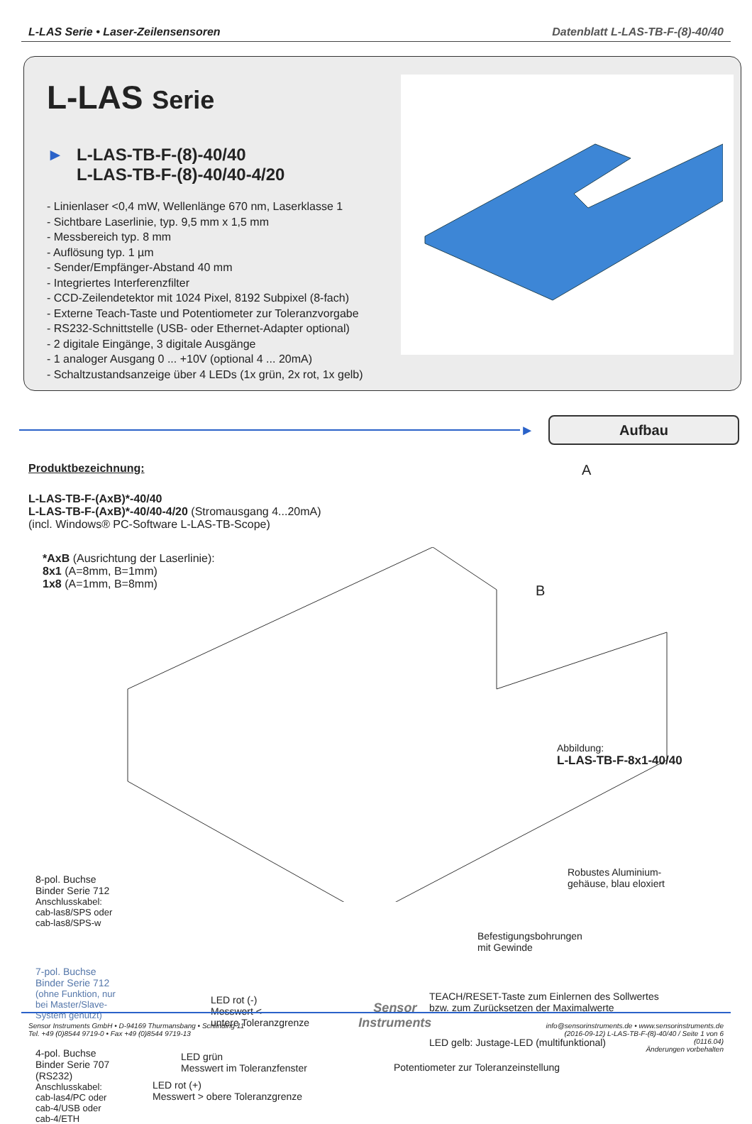L-LAS Serie • Laser-Zeilensensoren
Datenblatt L-LAS-TB-F-(8)-40/40
L-LAS Serie
► L-LAS-TB-F-(8)-40/40
L-LAS-TB-F-(8)-40/40-4/20
- Linienlaser <0,4 mW, Wellenlänge 670 nm, Laserklasse 1
- Sichtbare Laserlinie, typ. 9,5 mm x 1,5 mm
- Messbereich typ. 8 mm
- Auflösung typ. 1 µm
- Sender/Empfänger-Abstand 40 mm
- Integriertes Interferenzfilter
- CCD-Zeilendetektor mit 1024 Pixel, 8192 Subpixel (8-fach)
- Externe Teach-Taste und Potentiometer zur Toleranzvorgabe
- RS232-Schnittstelle (USB- oder Ethernet-Adapter optional)
- 2 digitale Eingänge, 3 digitale Ausgänge
- 1 analoger Ausgang 0 ... +10V (optional 4 ... 20mA)
- Schaltzustandsanzeige über 4 LEDs (1x grün, 2x rot, 1x gelb)
►
Aufbau
Produktbezeichnung:
L-LAS-TB-F-(AxB)*-40/40
L-LAS-TB-F-(AxB)*-40/40-4/20 (Stromausgang 4...20mA)
(incl. Windows® PC-Software L-LAS-TB-Scope)
*AxB (Ausrichtung der Laserlinie):
8x1 (A=8mm, B=1mm)
1x8 (A=1mm, B=8mm)
A
B
Abbildung:
L-LAS-TB-F-8x1-40/40
Robustes Aluminium-
gehäuse, blau eloxiert
Befestigungsbohrungen
mit Gewinde
TEACH/RESET-Taste zum Einlernen des Sollwertes
bzw. zum Zurücksetzen der Maximalwerte
LED gelb: Justage-LED (multifunktional)
Potentiometer zur Toleranzeinstellung
8-pol. Buchse
Binder Serie 712
Anschlusskabel:
cab-las8/SPS oder
cab-las8/SPS-w
7-pol. Buchse
Binder Serie 712
(ohne Funktion, nur
bei Master/Slave-
System genutzt)
4-pol. Buchse
Binder Serie 707
(RS232)
Anschlusskabel:
cab-las4/PC oder
cab-4/USB oder
cab-4/ETH
LED rot (-)
Messwert <
untere Toleranzgrenze
LED grün
Messwert im Toleranzfenster
LED rot (+)
Messwert > obere Toleranzgrenze
Sensor Instruments GmbH • D-94169 Thurmansbang • Schlinding 11
Tel. +49 (0)8544 9719-0 • Fax +49 (0)8544 9719-13
Sensor
Instruments
info@sensorinstruments.de • www.sensorinstruments.de
(2016-09-12) L-LAS-TB-F-(8)-40/40 / Seite 1 von 6
(0116.04)
Änderungen vorbehalten